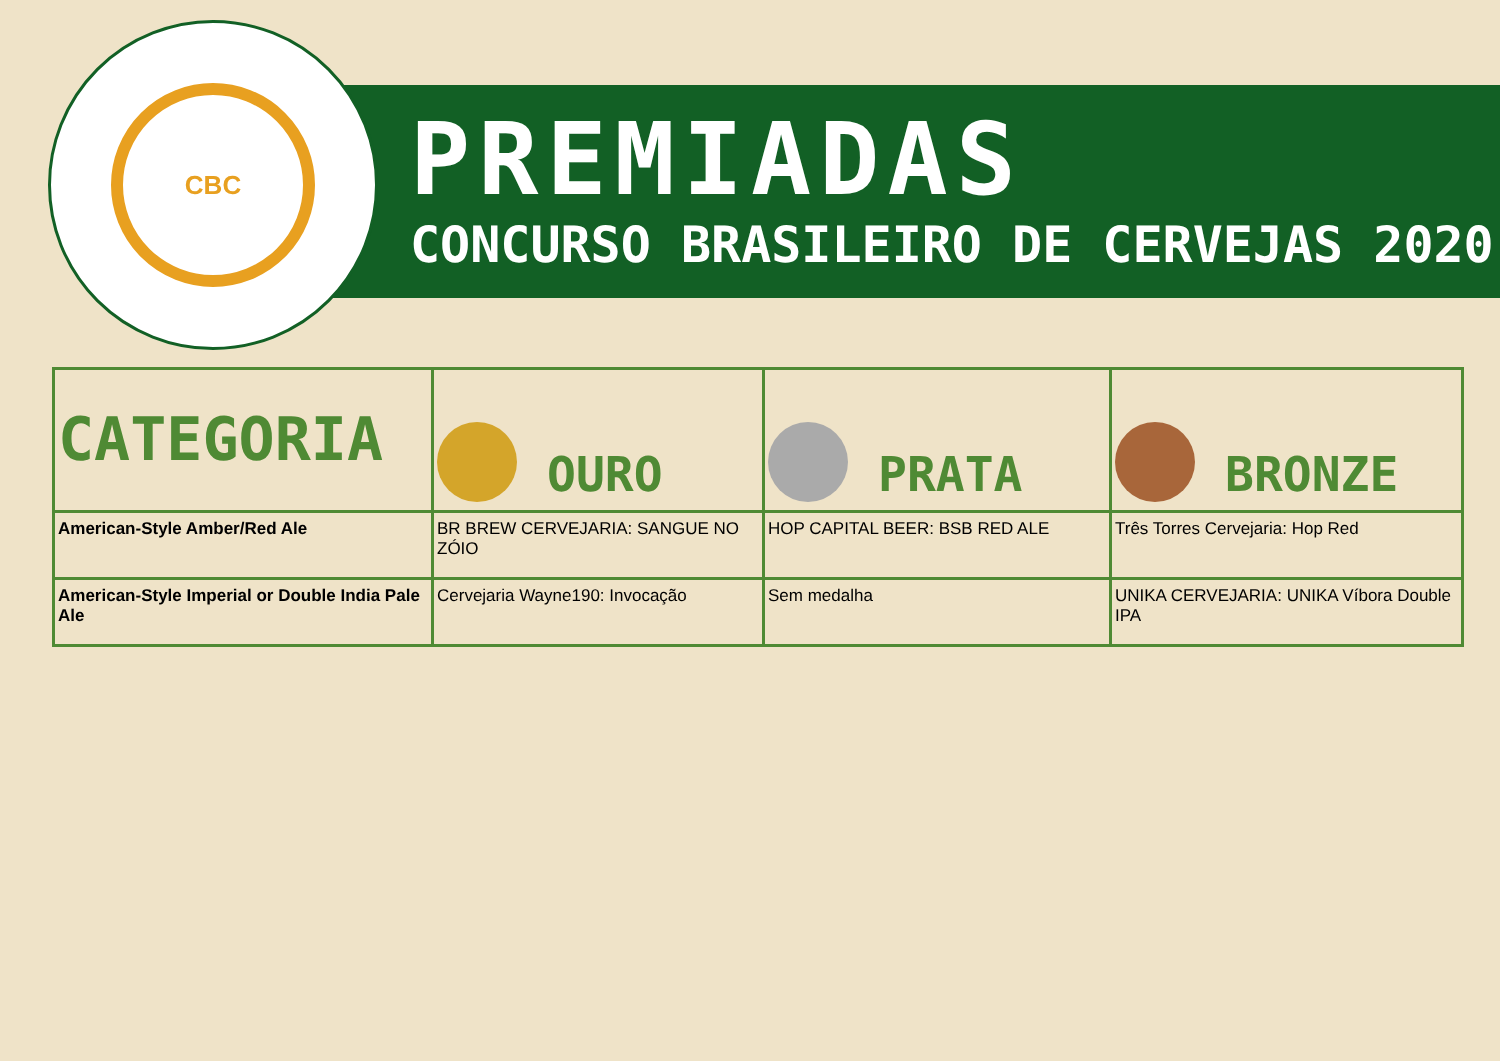CBC
PREMIADAS
CONCURSO BRASILEIRO DE CERVEJAS 2020
| CATEGORIA | OURO | PRATA | BRONZE |
| --- | --- | --- | --- |
| American-Style Amber/Red Ale | BR BREW CERVEJARIA: SANGUE NO ZÓIO | HOP CAPITAL BEER: BSB RED ALE | Três Torres Cervejaria: Hop Red |
| American-Style Imperial or Double India Pale Ale | Cervejaria Wayne190: Invocação | Sem medalha | UNIKA CERVEJARIA: UNIKA Víbora Double IPA |